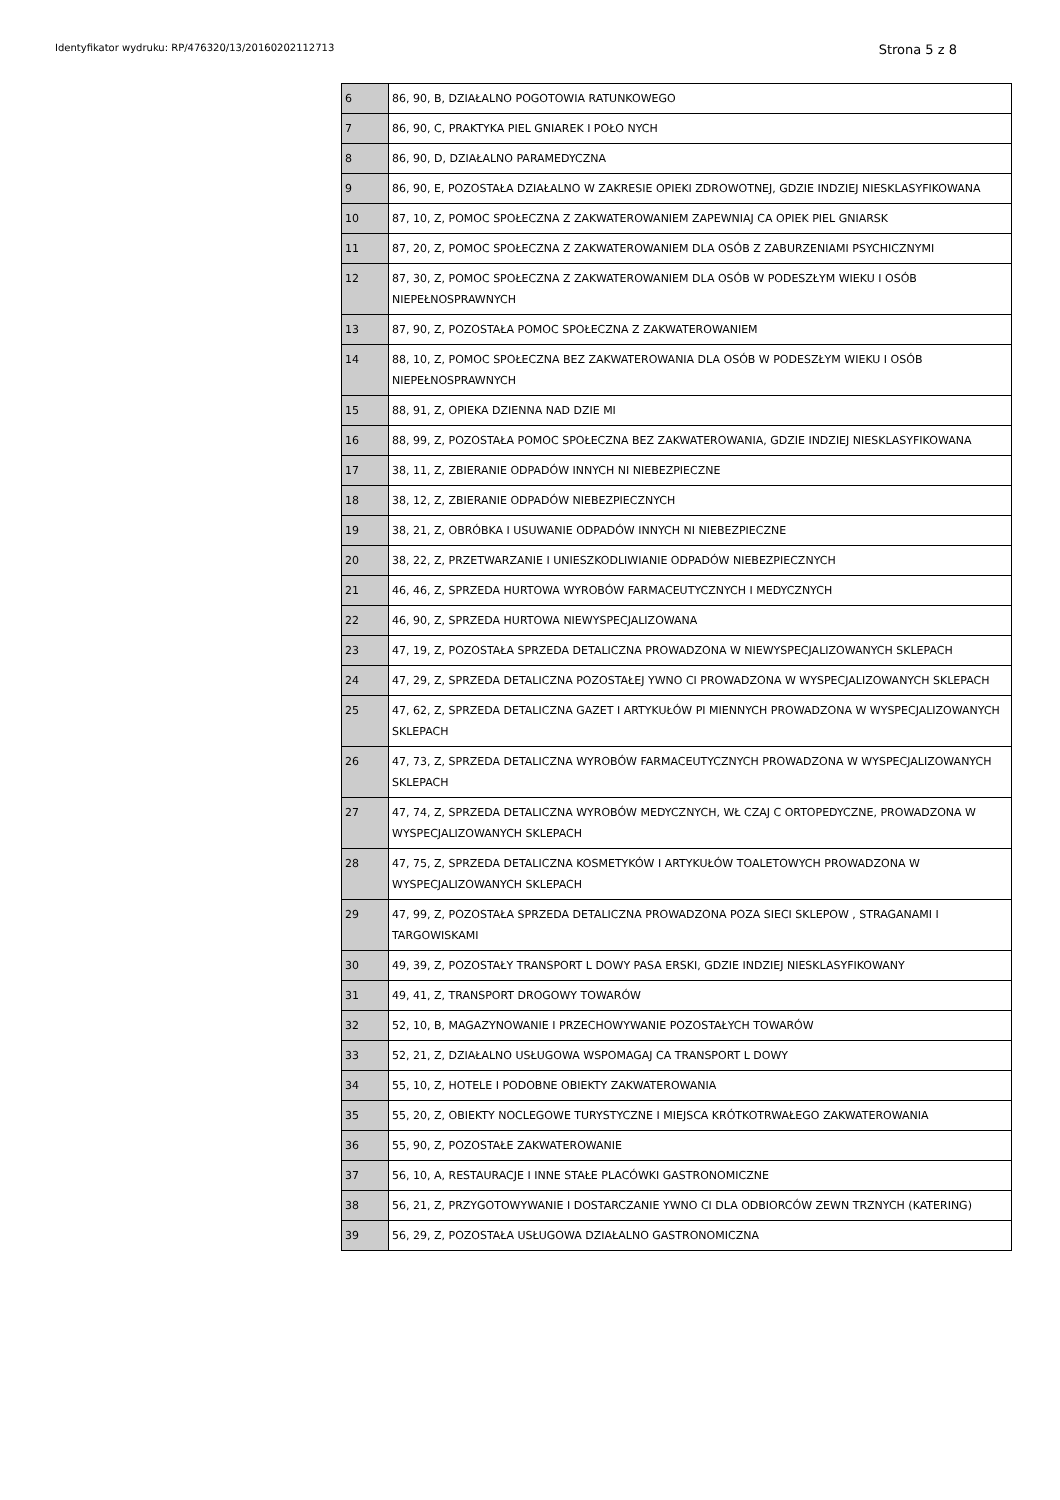Identyfikator wydruku: RP/476320/13/20160202112713 Strona 5 z 8
| 6 | 86, 90, B, DZIAŁALNO POGOTOWIA RATUNKOWEGO |
| 7 | 86, 90, C, PRAKTYKA PIEL GNIAREK I POŁO NYCH |
| 8 | 86, 90, D, DZIAŁALNO PARAMEDYCZNA |
| 9 | 86, 90, E, POZOSTAŁA DZIAŁALNO W ZAKRESIE OPIEKI ZDROWOTNEJ, GDZIE INDZIEJ NIESKLASYFIKOWANA |
| 10 | 87, 10, Z, POMOC SPOŁECZNA Z ZAKWATEROWANIEM ZAPEWNIAJ CA OPIEK PIEL GNIARSK |
| 11 | 87, 20, Z, POMOC SPOŁECZNA Z ZAKWATEROWANIEM DLA OSÓB Z ZABURZENIAMI PSYCHICZNYMI |
| 12 | 87, 30, Z, POMOC SPOŁECZNA Z ZAKWATEROWANIEM DLA OSÓB W PODESZŁYM WIEKU I OSÓB NIEPEŁNOSPRAWNYCH |
| 13 | 87, 90, Z, POZOSTAŁA POMOC SPOŁECZNA Z ZAKWATEROWANIEM |
| 14 | 88, 10, Z, POMOC SPOŁECZNA BEZ ZAKWATEROWANIA DLA OSÓB W PODESZŁYM WIEKU I OSÓB NIEPEŁNOSPRAWNYCH |
| 15 | 88, 91, Z, OPIEKA DZIENNA NAD DZIE MI |
| 16 | 88, 99, Z, POZOSTAŁA POMOC SPOŁECZNA BEZ ZAKWATEROWANIA, GDZIE INDZIEJ NIESKLASYFIKOWANA |
| 17 | 38, 11, Z, ZBIERANIE ODPADÓW INNYCH NI NIEBEZPIECZNE |
| 18 | 38, 12, Z, ZBIERANIE ODPADÓW NIEBEZPIECZNYCH |
| 19 | 38, 21, Z, OBRÓBKA I USUWANIE ODPADÓW INNYCH NI NIEBEZPIECZNE |
| 20 | 38, 22, Z, PRZETWARZANIE I UNIESZKODLIWIANIE ODPADÓW NIEBEZPIECZNYCH |
| 21 | 46, 46, Z, SPRZEDA HURTOWA WYROBÓW FARMACEUTYCZNYCH I MEDYCZNYCH |
| 22 | 46, 90, Z, SPRZEDA HURTOWA NIEWYSPECJALIZOWANA |
| 23 | 47, 19, Z, POZOSTAŁA SPRZEDA DETALICZNA PROWADZONA W NIEWYSPECJALIZOWANYCH SKLEPACH |
| 24 | 47, 29, Z, SPRZEDA DETALICZNA POZOSTAŁEJ YWNO CI PROWADZONA W WYSPECJALIZOWANYCH SKLEPACH |
| 25 | 47, 62, Z, SPRZEDA DETALICZNA GAZET I ARTYKUŁÓW PI MIENNYCH PROWADZONA W WYSPECJALIZOWANYCH SKLEPACH |
| 26 | 47, 73, Z, SPRZEDA DETALICZNA WYROBÓW FARMACEUTYCZNYCH PROWADZONA W WYSPECJALIZOWANYCH SKLEPACH |
| 27 | 47, 74, Z, SPRZEDA DETALICZNA WYROBÓW MEDYCZNYCH, WŁ CZAJ C ORTOPEDYCZNE, PROWADZONA W WYSPECJALIZOWANYCH SKLEPACH |
| 28 | 47, 75, Z, SPRZEDA DETALICZNA KOSMETYKÓW I ARTYKUŁÓW TOALETOWYCH PROWADZONA W WYSPECJALIZOWANYCH SKLEPACH |
| 29 | 47, 99, Z, POZOSTAŁA SPRZEDA DETALICZNA PROWADZONA POZA SIECI SKLEPOW , STRAGANAMI I TARGOWISKAMI |
| 30 | 49, 39, Z, POZOSTAŁY TRANSPORT L DOWY PASA ERSKI, GDZIE INDZIEJ NIESKLASYFIKOWANY |
| 31 | 49, 41, Z, TRANSPORT DROGOWY TOWARÓW |
| 32 | 52, 10, B, MAGAZYNOWANIE I PRZECHOWYWANIE POZOSTAŁYCH TOWARÓW |
| 33 | 52, 21, Z, DZIAŁALNO USŁUGOWA WSPOMAGAJ CA TRANSPORT L DOWY |
| 34 | 55, 10, Z, HOTELE I PODOBNE OBIEKTY ZAKWATEROWANIA |
| 35 | 55, 20, Z, OBIEKTY NOCLEGOWE TURYSTYCZNE I MIEJSCA KRÓTKOTRWAŁEGO ZAKWATEROWANIA |
| 36 | 55, 90, Z, POZOSTAŁE ZAKWATEROWANIE |
| 37 | 56, 10, A, RESTAURACJE I INNE STAŁE PLACÓWKI GASTRONOMICZNE |
| 38 | 56, 21, Z, PRZYGOTOWYWANIE I DOSTARCZANIE YWNO CI DLA ODBIORCÓW ZEWN TRZNYCH (KATERING) |
| 39 | 56, 29, Z, POZOSTAŁA USŁUGOWA DZIAŁALNO GASTRONOMICZNA |